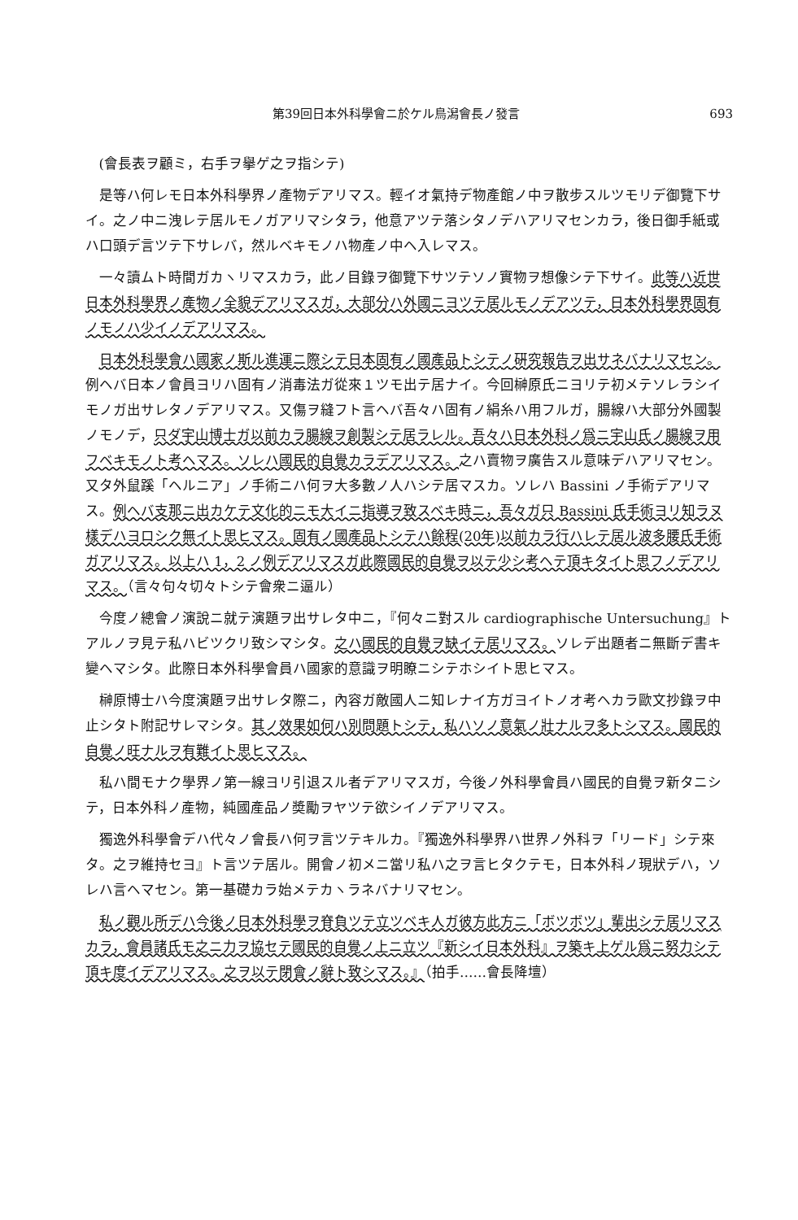第39回日本外科學會ニ於ケル鳥潟會長ノ發言 693
(會長表ヲ顧ミ，右手ヲ擧ゲ之ヲ指シテ)
是等ハ何レモ日本外科學界ノ產物デアリマス。輕イオ氣持デ物產館ノ中ヲ散步スルツモリデ御覽下サイ。之ノ中ニ洩レテ居ルモノガアリマシタラ，他意アツテ落シタノデハアリマセンカラ，後日御手紙或ハ口頭デ言ツテ下サレバ，然ルベキモノハ物產ノ中ヘ入レマス。
一々讀ムト時間ガカヽリマスカラ，此ノ目錄ヲ御覽下サツテソノ實物ヲ想像シテ下サイ。此等ハ近世日本外科學界ノ產物ノ全貌デアリマスガ，大部分ハ外國ニヨツテ居ルモノデアツテ，日本外科學界固有ノモノハ少イノデアリマス。
日本外科學會ハ國家ノ斯ル進運ニ際シテ日本固有ノ國產品トシテノ硏究報告ヲ出サネバナリマセン。例ヘバ日本ノ會員ヨリハ固有ノ消毒法ガ從來１ツモ出テ居ナイ。今回榊原氏ニヨリテ初メテソレラシイモノガ出サレタノデアリマス。又傷ヲ縫フト言ヘバ吾々ハ固有ノ絹糸ハ用フルガ，腸線ハ大部分外國製ノモノデ，只ダ宇山博士ガ以前カラ腸線ヲ創製シテ居ラレル。吾々ハ日本外科ノ爲ニ宇山氏ノ腸線ヲ用フベキモノト考ヘマス。ソレハ國民的自覺カラデアリマス。之ハ賣物ヲ廣告スル意味デハアリマセン。又タ外鼠蹊「ヘルニア」ノ手術ニハ何ヲ大多數ノ人ハシテ居マスカ。ソレハ Bassini ノ手術デアリマス。例ヘバ支那ニ出カケテ文化的ニモ大イニ指導ヲ致スベキ時ニ，吾々ガ只 Bassini 氏手術ヨリ知ラヌ樣デハヨロシク無イト思ヒマス。固有ノ國產品トシテハ餘程(20年)以前カラ行ハレテ居ル波多腰氏手術ガアリマス。以上ハ 1，2 ノ例デアリマスガ此際國民的自覺ヲ以テ少シ考ヘテ頂キタイト思フノデアリマス。（言々句々切々トシテ會衆ニ逼ル）
今度ノ總會ノ演說ニ就テ演題ヲ出サレタ中ニ，『何々ニ對スル cardiographische Untersuchung』トアルノヲ見テ私ハビツクリ致シマシタ。之ハ國民的自覺ヲ缺イテ居リマス。ソレデ出題者ニ無斷デ書キ變ヘマシタ。此際日本外科學會員ハ國家的意識ヲ明瞭ニシテホシイト思ヒマス。
榊原博士ハ今度演題ヲ出サレタ際ニ，內容ガ敵國人ニ知レナイ方ガヨイトノオ考ヘカラ歐文抄錄ヲ中止シタト附記サレマシタ。其ノ效果如何ハ別問題トシテ，私ハソノ意氣ノ壯ナルヲ多トシマス。國民的自覺ノ旺ナルヲ有難イト思ヒマス。
私ハ間モナク學界ノ第一線ヨリ引退スル者デアリマスガ，今後ノ外科學會員ハ國民的自覺ヲ新タニシテ，日本外科ノ產物，純國產品ノ奬勵ヲヤツテ欲シイノデアリマス。
獨逸外科學會デハ代々ノ會長ハ何ヲ言ツテキルカ。『獨逸外科學界ハ世界ノ外科ヲ「リード」シテ來タ。之ヲ維持セヨ』ト言ツテ居ル。開會ノ初メニ當リ私ハ之ヲ言ヒタクテモ，日本外科ノ現狀デハ，ソレハ言ヘマセン。第一基礎カラ始メテカヽラネバナリマセン。
私ノ觀ル所デハ今後ノ日本外科學ヲ脊負ツテ立ツベキ人ガ彼方此方ニ「ボツボツ」輩出シテ居リマスカラ，會員諸氏モ之ニ力ヲ協セテ國民的自覺ノ上ニ立ツ『新シイ日本外科』ヲ築キ上ゲル爲ニ努力シテ頂キ度イデアリマス。之ヲ以テ閉會ノ辭ト致シマス。』（拍手……會長降壇）